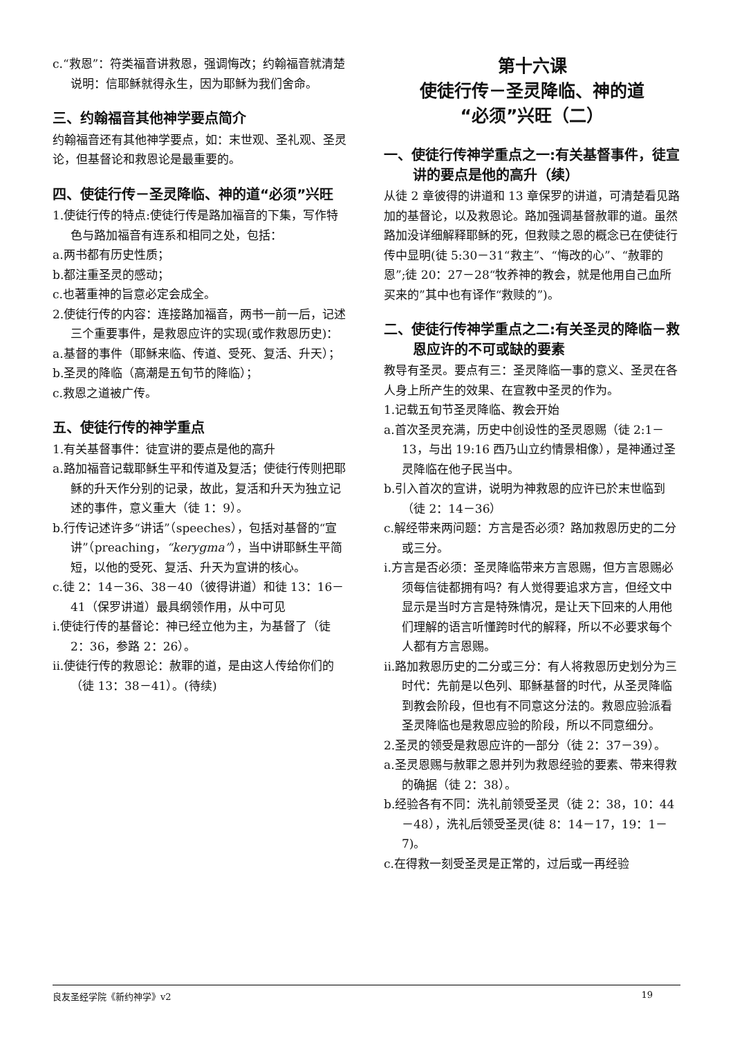c.“救恩”：符类福音讲救恩，强调悔改；约翰福音就清楚说明：信耶稣就得永生，因为耶稣为我们舍命。
三、约翰福音其他神学要点简介
约翰福音还有其他神学要点，如：末世观、圣礼观、圣灵论，但基督论和救恩论是最重要的。
四、使徒行传－圣灵降临、神的道“必须”兴旺
1.使徒行传的特点:使徒行传是路加福音的下集，写作特色与路加福音有连系和相同之处，包括：
a.两书都有历史性质；
b.都注重圣灵的感动；
c.也著重神的旨意必定会成全。
2.使徒行传的内容：连接路加福音，两书一前一后，记述三个重要事件，是救恩应许的实现(或作救恩历史)：
a.基督的事件（耶稣来临、传道、受死、复活、升天）；
b.圣灵的降临（高潮是五旬节的降临）；
c.救恩之道被广传。
五、使徒行传的神学重点
1.有关基督事件：徒宣讲的要点是他的高升
a.路加福音记载耶稣生平和传道及复活；使徒行传则把耶稣的升天作分别的记录，故此，复活和升天为独立记述的事件，意义重大（徒 1：9）。
b.行传记述许多“讲话”（speeches），包括对基督的“宣讲”（preaching，“kerygma”），当中讲耶稣生平简短，以他的受死、复活、升天为宣讲的核心。
c.徒 2：14－36、38－40（彼得讲道）和徒 13：16－41（保罗讲道）最具纲领作用，从中可见
i.使徒行传的基督论：神已经立他为主，为基督了（徒 2：36，参路 2：26）。
ii.使徒行传的救恩论：赦罪的道，是由这人传给你们的（徒 13：38－41）。(待续)
第十六课
使徒行传－圣灵降临、神的道
“必须”兴旺（二）
一、使徒行传神学重点之一:有关基督事件，徒宣讲的要点是他的高升（续）
从徒 2 章彼得的讲道和 13 章保罗的讲道，可清楚看见路加的基督论，以及救恩论。路加强调基督赦罪的道。虽然路加没详细解释耶稣的死，但救赎之恩的概念已在使徒行传中显明(徒 5:30－31“救主”、“悔改的心”、“赦罪的恩”;徒 20：27－28“牧养神的教会，就是他用自己血所买来的”其中也有译作“救赎的”)。
二、使徒行传神学重点之二:有关圣灵的降临－救恩应许的不可或缺的要素
教导有圣灵。要点有三：圣灵降临一事的意义、圣灵在各人身上所产生的效果、在宣教中圣灵的作为。
1.记载五旬节圣灵降临、教会开始
a.首次圣灵充满，历史中创设性的圣灵恩赐（徒 2:1－13，与出 19:16 西乃山立约情景相像），是神通过圣灵降临在他子民当中。
b.引入首次的宣讲，说明为神救恩的应许已於末世临到（徒 2：14－36）
c.解经带来两问题：方言是否必须？路加救恩历史的二分或三分。
i.方言是否必须：圣灵降临带来方言恩赐，但方言恩赐必须每信徒都拥有吗？有人觉得要追求方言，但经文中显示是当时方言是特殊情况，是让天下回来的人用他们理解的语言听懂跨时代的解释，所以不必要求每个人都有方言恩赐。
ii.路加救恩历史的二分或三分：有人将救恩历史划分为三时代：先前是以色列、耶稣基督的时代，从圣灵降临到教会阶段，但也有不同意这分法的。救恩应验派看圣灵降临也是救恩应验的阶段，所以不同意细分。
2.圣灵的领受是救恩应许的一部分（徒 2：37－39）。
a.圣灵恩赐与赦罪之恩并列为救恩经验的要素、带来得救的确据（徒 2：38）。
b.经验各有不同：洗礼前领受圣灵（徒 2：38，10：44－48），洗礼后领受圣灵(徒 8：14－17，19：1－7)。
c.在得救一刻受圣灵是正常的，过后或一再经验
良友圣经学院《新约神学》v2 19